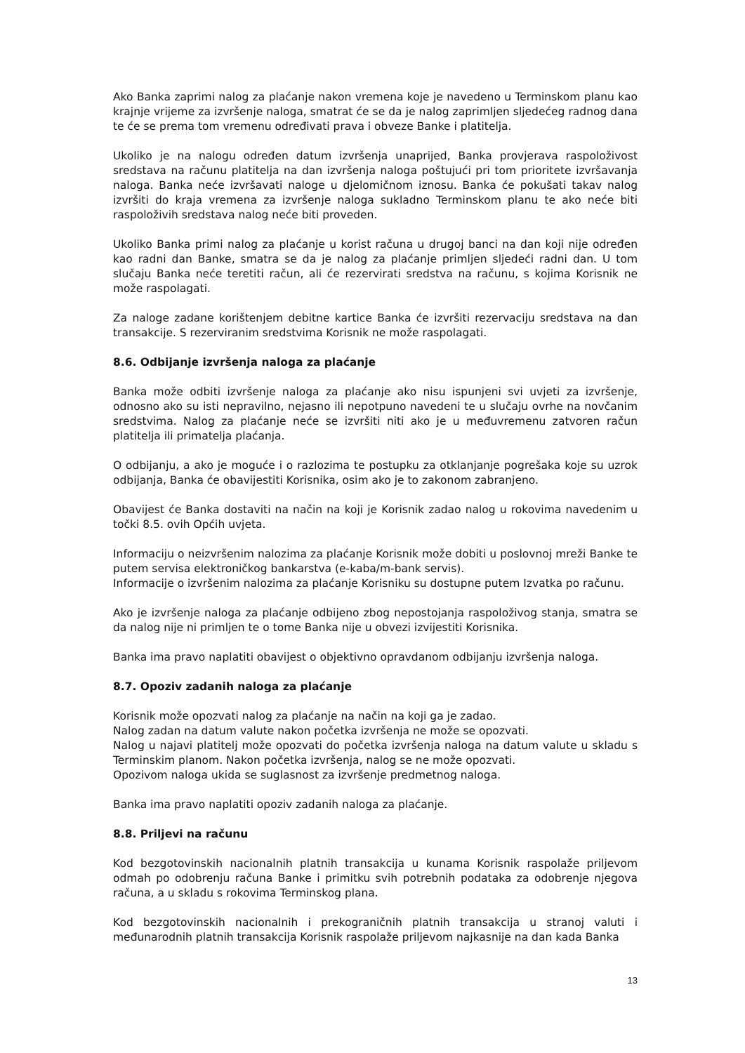Ako Banka zaprimi nalog za plaćanje nakon vremena koje je navedeno u Terminskom planu kao krajnje vrijeme za izvršenje naloga, smatrat će se da je nalog zaprimljen sljedećeg radnog dana te će se prema tom vremenu određivati prava i obveze Banke i platitelja.
Ukoliko je na nalogu određen datum izvršenja unaprijed, Banka provjerava raspoloživost sredstava na računu platitelja na dan izvršenja naloga poštujući pri tom prioritete izvršavanja naloga. Banka neće izvršavati naloge u djelomičnom iznosu. Banka će pokušati takav nalog izvršiti do kraja vremena za izvršenje naloga sukladno Terminskom planu te ako neće biti raspoloživih sredstava nalog neće biti proveden.
Ukoliko Banka primi nalog za plaćanje u korist računa u drugoj banci na dan koji nije određen kao radni dan Banke, smatra se da je nalog za plaćanje primljen sljedeći radni dan. U tom slučaju Banka neće teretiti račun, ali će rezervirati sredstva na računu, s kojima Korisnik ne može raspolagati.
Za naloge zadane korištenjem debitne kartice Banka će izvršiti rezervaciju sredstava na dan transakcije. S rezerviranim sredstvima Korisnik ne može raspolagati.
8.6. Odbijanje izvršenja naloga za plaćanje
Banka može odbiti izvršenje naloga za plaćanje ako nisu ispunjeni svi uvjeti za izvršenje, odnosno ako su isti nepravilno, nejasno ili nepotpuno navedeni te u slučaju ovrhe na novčanim sredstvima. Nalog za plaćanje neće se izvršiti niti ako je u međuvremenu zatvoren račun platitelja ili primatelja plaćanja.
O odbijanju, a ako je moguće i o razlozima te postupku za otklanjanje pogrešaka koje su uzrok odbijanja, Banka će obavijestiti Korisnika, osim ako je to zakonom zabranjeno.
Obavijest će Banka dostaviti na način na koji je Korisnik zadao nalog u rokovima navedenim u točki 8.5. ovih Općih uvjeta.
Informaciju o neizvršenim nalozima za plaćanje Korisnik može dobiti u poslovnoj mreži Banke te putem servisa elektroničkog bankarstva (e-kaba/m-bank servis).
Informacije o izvršenim nalozima za plaćanje Korisniku su dostupne putem Izvatka po računu.
Ako je izvršenje naloga za plaćanje odbijeno zbog nepostojanja raspoloživog stanja, smatra se da nalog nije ni primljen te o tome Banka nije u obvezi izvijestiti Korisnika.
Banka ima pravo naplatiti obavijest o objektivno opravdanom odbijanju izvršenja naloga.
8.7. Opoziv zadanih naloga za plaćanje
Korisnik može opozvati nalog za plaćanje na način na koji ga je zadao.
Nalog zadan na datum valute nakon početka izvršenja ne može se opozvati.
Nalog u najavi platitelj može opozvati do početka izvršenja naloga na datum valute u skladu s Terminskim planom. Nakon početka izvršenja, nalog se ne može opozvati.
Opozivom naloga ukida se suglasnost za izvršenje predmetnog naloga.
Banka ima pravo naplatiti opoziv zadanih naloga za plaćanje.
8.8. Priljevi na računu
Kod bezgotovinskih nacionalnih platnih transakcija u kunama Korisnik raspolaže priljevom odmah po odobrenju računa Banke i primitku svih potrebnih podataka za odobrenje njegova računa, a u skladu s rokovima Terminskog plana.
Kod bezgotovinskih nacionalnih i prekograničnih platnih transakcija u stranoj valuti i međunarodnih platnih transakcija Korisnik raspolaže priljevom najkasnije na dan kada Banka
13